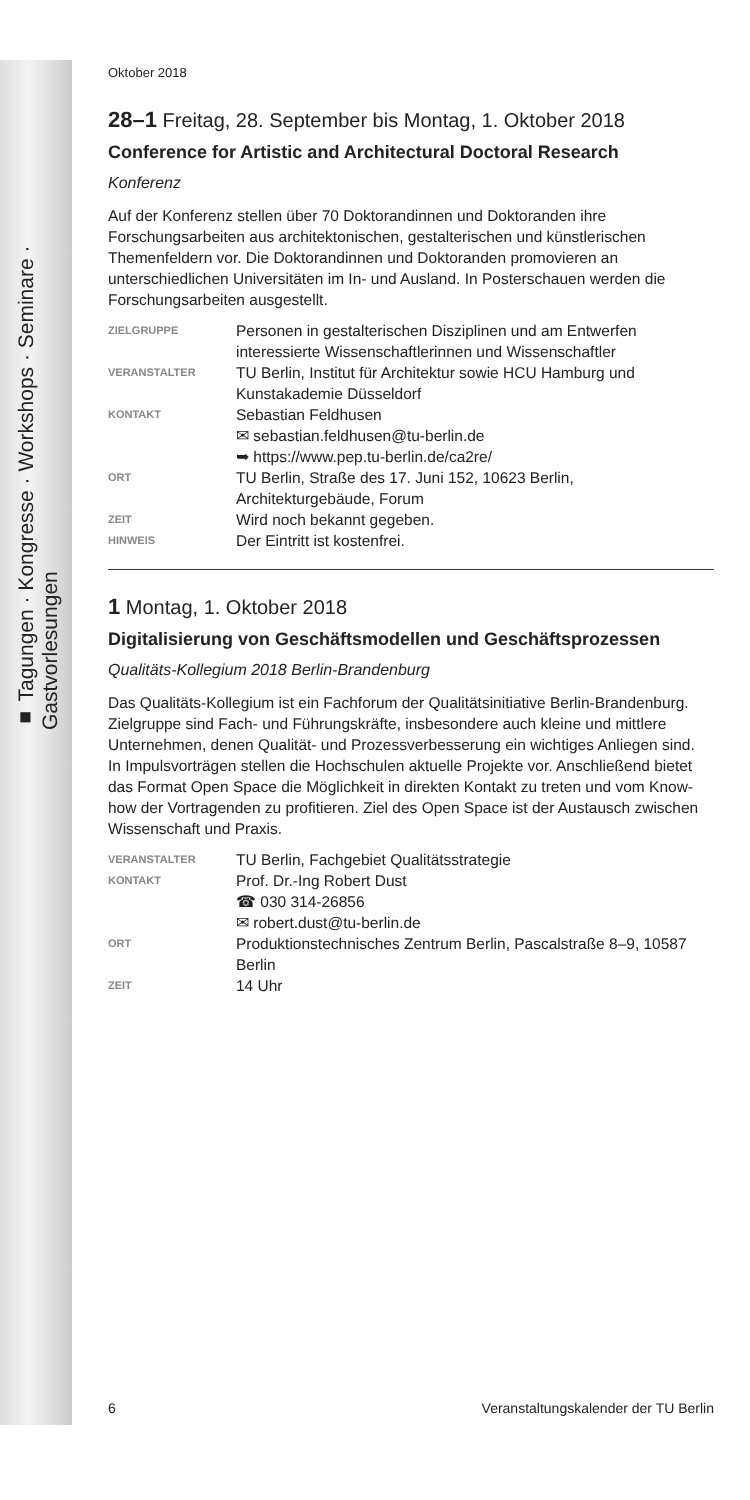■ Tagungen · Kongresse · Workshops · Seminare · Gastvorlesungen
Oktober 2018
28–1 Freitag, 28. September bis Montag, 1. Oktober 2018
Conference for Artistic and Architectural Doctoral Research
Konferenz
Auf der Konferenz stellen über 70 Doktorandinnen und Doktoranden ihre Forschungsarbeiten aus architektonischen, gestalterischen und künstlerischen Themenfeldern vor. Die Doktorandinnen und Doktoranden promovieren an unterschiedlichen Universitäten im In- und Ausland. In Posterschauen werden die Forschungsarbeiten ausgestellt.
ZIELGRUPPE
Personen in gestalterischen Disziplinen und am Entwerfen interessierte Wissenschaftlerinnen und Wissenschaftler
VERANSTALTER
TU Berlin, Institut für Architektur sowie HCU Hamburg und Kunstakademie Düsseldorf
KONTAKT
Sebastian Feldhusen
✉ sebastian.feldhusen@tu-berlin.de
➥ https://www.pep.tu-berlin.de/ca2re/
ORT
TU Berlin, Straße des 17. Juni 152, 10623 Berlin, Architekturgebäude, Forum
ZEIT
Wird noch bekannt gegeben.
HINWEIS
Der Eintritt ist kostenfrei.
1 Montag, 1. Oktober 2018
Digitalisierung von Geschäftsmodellen und Geschäftsprozessen
Qualitäts-Kollegium 2018 Berlin-Brandenburg
Das Qualitäts-Kollegium ist ein Fachforum der Qualitätsinitiative Berlin-Brandenburg. Zielgruppe sind Fach- und Führungskräfte, insbesondere auch kleine und mittlere Unternehmen, denen Qualität- und Prozessverbesserung ein wichtiges Anliegen sind.
In Impulsvorträgen stellen die Hochschulen aktuelle Projekte vor. Anschließend bietet das Format Open Space die Möglichkeit in direkten Kontakt zu treten und vom Know-how der Vortragenden zu profitieren. Ziel des Open Space ist der Austausch zwischen Wissenschaft und Praxis.
VERANSTALTER
TU Berlin, Fachgebiet Qualitätsstrategie
KONTAKT
Prof. Dr.-Ing Robert Dust
☎ 030 314-26856
✉ robert.dust@tu-berlin.de
ORT
Produktionstechnisches Zentrum Berlin, Pascalstraße 8–9, 10587 Berlin
ZEIT
14 Uhr
6 Veranstaltungskalender der TU Berlin